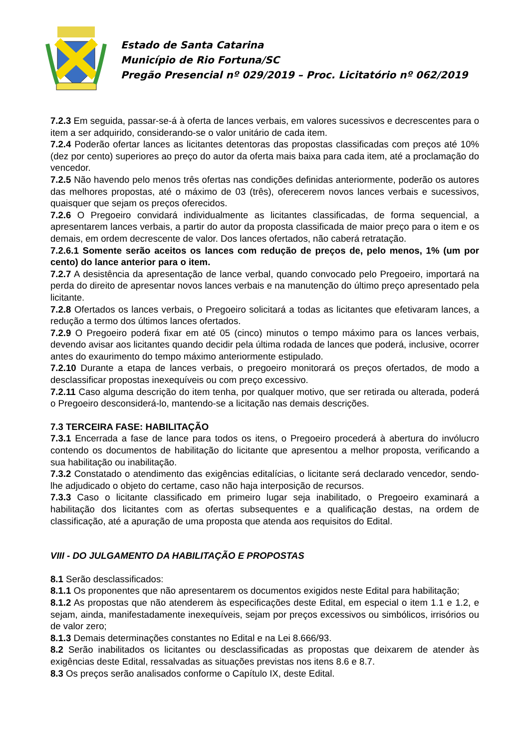Estado de Santa Catarina
Município de Rio Fortuna/SC
Pregão Presencial nº 029/2019 – Proc. Licitatório nº 062/2019
7.2.3 Em seguida, passar-se-á à oferta de lances verbais, em valores sucessivos e decrescentes para o item a ser adquirido, considerando-se o valor unitário de cada item.
7.2.4 Poderão ofertar lances as licitantes detentoras das propostas classificadas com preços até 10% (dez por cento) superiores ao preço do autor da oferta mais baixa para cada item, até a proclamação do vencedor.
7.2.5 Não havendo pelo menos três ofertas nas condições definidas anteriormente, poderão os autores das melhores propostas, até o máximo de 03 (três), oferecerem novos lances verbais e sucessivos, quaisquer que sejam os preços oferecidos.
7.2.6 O Pregoeiro convidará individualmente as licitantes classificadas, de forma sequencial, a apresentarem lances verbais, a partir do autor da proposta classificada de maior preço para o item e os demais, em ordem decrescente de valor. Dos lances ofertados, não caberá retratação.
7.2.6.1 Somente serão aceitos os lances com redução de preços de, pelo menos, 1% (um por cento) do lance anterior para o item.
7.2.7 A desistência da apresentação de lance verbal, quando convocado pelo Pregoeiro, importará na perda do direito de apresentar novos lances verbais e na manutenção do último preço apresentado pela licitante.
7.2.8 Ofertados os lances verbais, o Pregoeiro solicitará a todas as licitantes que efetivaram lances, a redução a termo dos últimos lances ofertados.
7.2.9 O Pregoeiro poderá fixar em até 05 (cinco) minutos o tempo máximo para os lances verbais, devendo avisar aos licitantes quando decidir pela última rodada de lances que poderá, inclusive, ocorrer antes do exaurimento do tempo máximo anteriormente estipulado.
7.2.10 Durante a etapa de lances verbais, o pregoeiro monitorará os preços ofertados, de modo a desclassificar propostas inexequíveis ou com preço excessivo.
7.2.11 Caso alguma descrição do item tenha, por qualquer motivo, que ser retirada ou alterada, poderá o Pregoeiro desconsiderá-lo, mantendo-se a licitação nas demais descrições.
7.3 TERCEIRA FASE: HABILITAÇÃO
7.3.1 Encerrada a fase de lance para todos os itens, o Pregoeiro procederá à abertura do invólucro contendo os documentos de habilitação do licitante que apresentou a melhor proposta, verificando a sua habilitação ou inabilitação.
7.3.2 Constatado o atendimento das exigências editalícias, o licitante será declarado vencedor, sendo-lhe adjudicado o objeto do certame, caso não haja interposição de recursos.
7.3.3 Caso o licitante classificado em primeiro lugar seja inabilitado, o Pregoeiro examinará a habilitação dos licitantes com as ofertas subsequentes e a qualificação destas, na ordem de classificação, até a apuração de uma proposta que atenda aos requisitos do Edital.
VIII - DO JULGAMENTO DA HABILITAÇÃO E PROPOSTAS
8.1 Serão desclassificados:
8.1.1 Os proponentes que não apresentarem os documentos exigidos neste Edital para habilitação;
8.1.2 As propostas que não atenderem às especificações deste Edital, em especial o item 1.1 e 1.2, e sejam, ainda, manifestadamente inexequíveis, sejam por preços excessivos ou simbólicos, irrisórios ou de valor zero;
8.1.3 Demais determinações constantes no Edital e na Lei 8.666/93.
8.2 Serão inabilitados os licitantes ou desclassificadas as propostas que deixarem de atender às exigências deste Edital, ressalvadas as situações previstas nos itens 8.6 e 8.7.
8.3 Os preços serão analisados conforme o Capítulo IX, deste Edital.